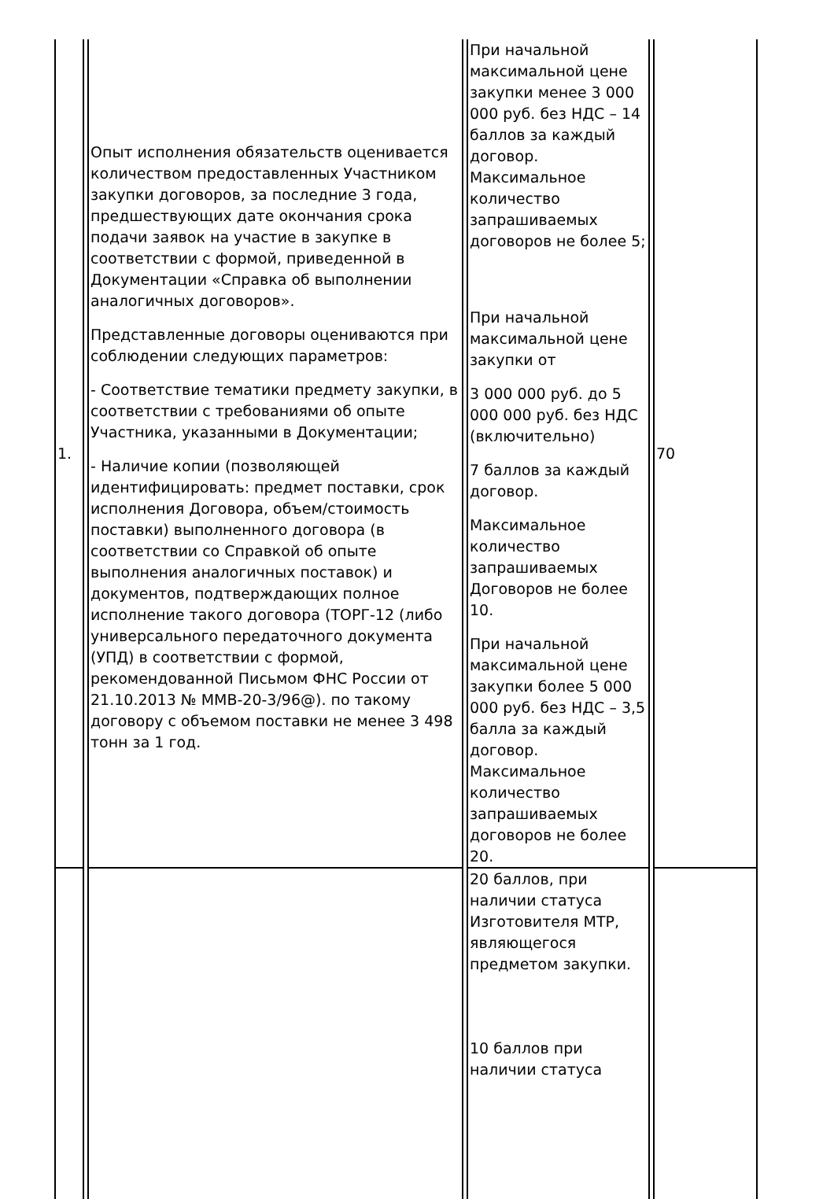| 1. | Опыт исполнения обязательств оценивается количеством предоставленных Участником закупки договоров, за последние 3 года, предшествующих дате окончания срока подачи заявок на участие в закупке в соответствии с формой, приведенной в Документации «Справка об выполнении аналогичных договоров». Представленные договоры оцениваются при соблюдении следующих параметров: - Соответствие тематики предмету закупки, в соответствии с требованиями об опыте Участника, указанными в Документации; - Наличие копии (позволяющей идентифицировать: предмет поставки, срок исполнения Договора, объем/стоимость поставки) выполненного договора (в соответствии со Справкой об опыте выполнения аналогичных поставок) и документов, подтверждающих полное исполнение такого договора (ТОРГ-12 (либо универсального передаточного документа (УПД) в соответствии с формой, рекомендованной Письмом ФНС России от 21.10.2013 № ММВ-20-3/96@). по такому договору с объемом поставки не менее 3 498 тонн за 1 год. | При начальной максимальной цене закупки менее 3 000 000 руб. без НДС – 14 баллов за каждый договор. Максимальное количество запрашиваемых договоров не более 5; При начальной максимальной цене закупки от 3 000 000 руб. до 5 000 000 руб. без НДС (включительно) 7 баллов за каждый договор. Максимальное количество запрашиваемых Договоров не более 10. При начальной максимальной цене закупки более 5 000 000 руб. без НДС – 3,5 балла за каждый договор. Максимальное количество запрашиваемых договоров не более 20. | 70 |
| | | 20 баллов, при наличии статуса Изготовителя МТР, являющегося предметом закупки. 10 баллов при наличии статуса | |